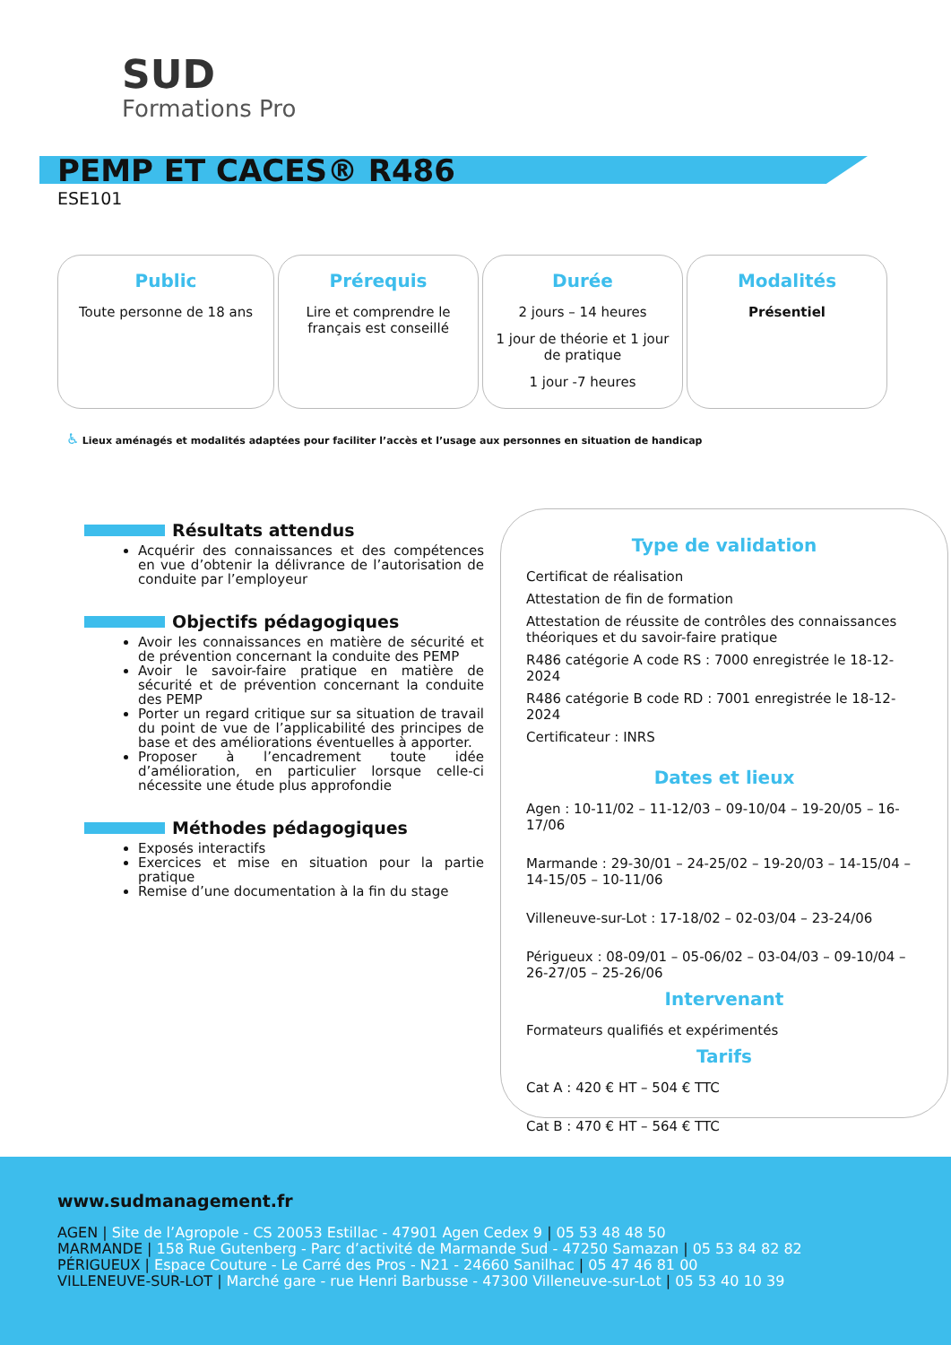SUD
Formations Pro
PEMP ET CACES® R486
ESE101
Public
Toute personne de 18 ans
Prérequis
Lire et comprendre le français est conseillé
Durée
2 jours – 14 heures
1 jour de théorie et 1 jour de pratique
1 jour -7 heures
Modalités
Présentiel
♿ Lieux aménagés et modalités adaptées pour faciliter l’accès et l’usage aux personnes en situation de handicap
Résultats attendus
Acquérir des connaissances et des compétences en vue d’obtenir la délivrance de l’autorisation de conduite par l’employeur
Objectifs pédagogiques
Avoir les connaissances en matière de sécurité et de prévention concernant la conduite des PEMP
Avoir le savoir-faire pratique en matière de sécurité et de prévention concernant la conduite des PEMP
Porter un regard critique sur sa situation de travail du point de vue de l’applicabilité des principes de base et des améliorations éventuelles à apporter.
Proposer à l’encadrement toute idée d’amélioration, en particulier lorsque celle-ci nécessite une étude plus approfondie
Méthodes pédagogiques
Exposés interactifs
Exercices et mise en situation pour la partie pratique
Remise d’une documentation à la fin du stage
Type de validation
Certificat de réalisation
Attestation de fin de formation
Attestation de réussite de contrôles des connaissances théoriques et du savoir-faire pratique
R486 catégorie A code RS : 7000 enregistrée le 18-12-2024
R486 catégorie B code RD : 7001 enregistrée le 18-12-2024
Certificateur : INRS
Dates et lieux
Agen : 10-11/02 – 11-12/03 – 09-10/04 – 19-20/05 – 16-17/06
Marmande : 29-30/01 – 24-25/02 – 19-20/03 – 14-15/04 – 14-15/05 – 10-11/06
Villeneuve-sur-Lot : 17-18/02 – 02-03/04 – 23-24/06
Périgueux : 08-09/01 – 05-06/02 – 03-04/03 – 09-10/04 – 26-27/05 – 25-26/06
Intervenant
Formateurs qualifiés et expérimentés
Tarifs
Cat A : 420 € HT – 504 € TTC
Cat B : 470 € HT – 564 € TTC
www.sudmanagement.fr
AGEN | Site de l’Agropole - CS 20053 Estillac - 47901 Agen Cedex 9 | 05 53 48 48 50
MARMANDE | 158 Rue Gutenberg - Parc d’activité de Marmande Sud - 47250 Samazan | 05 53 84 82 82
PÉRIGUEUX | Espace Couture - Le Carré des Pros - N21 - 24660 Sanilhac | 05 47 46 81 00
VILLENEUVE-SUR-LOT | Marché gare - rue Henri Barbusse - 47300 Villeneuve-sur-Lot | 05 53 40 10 39